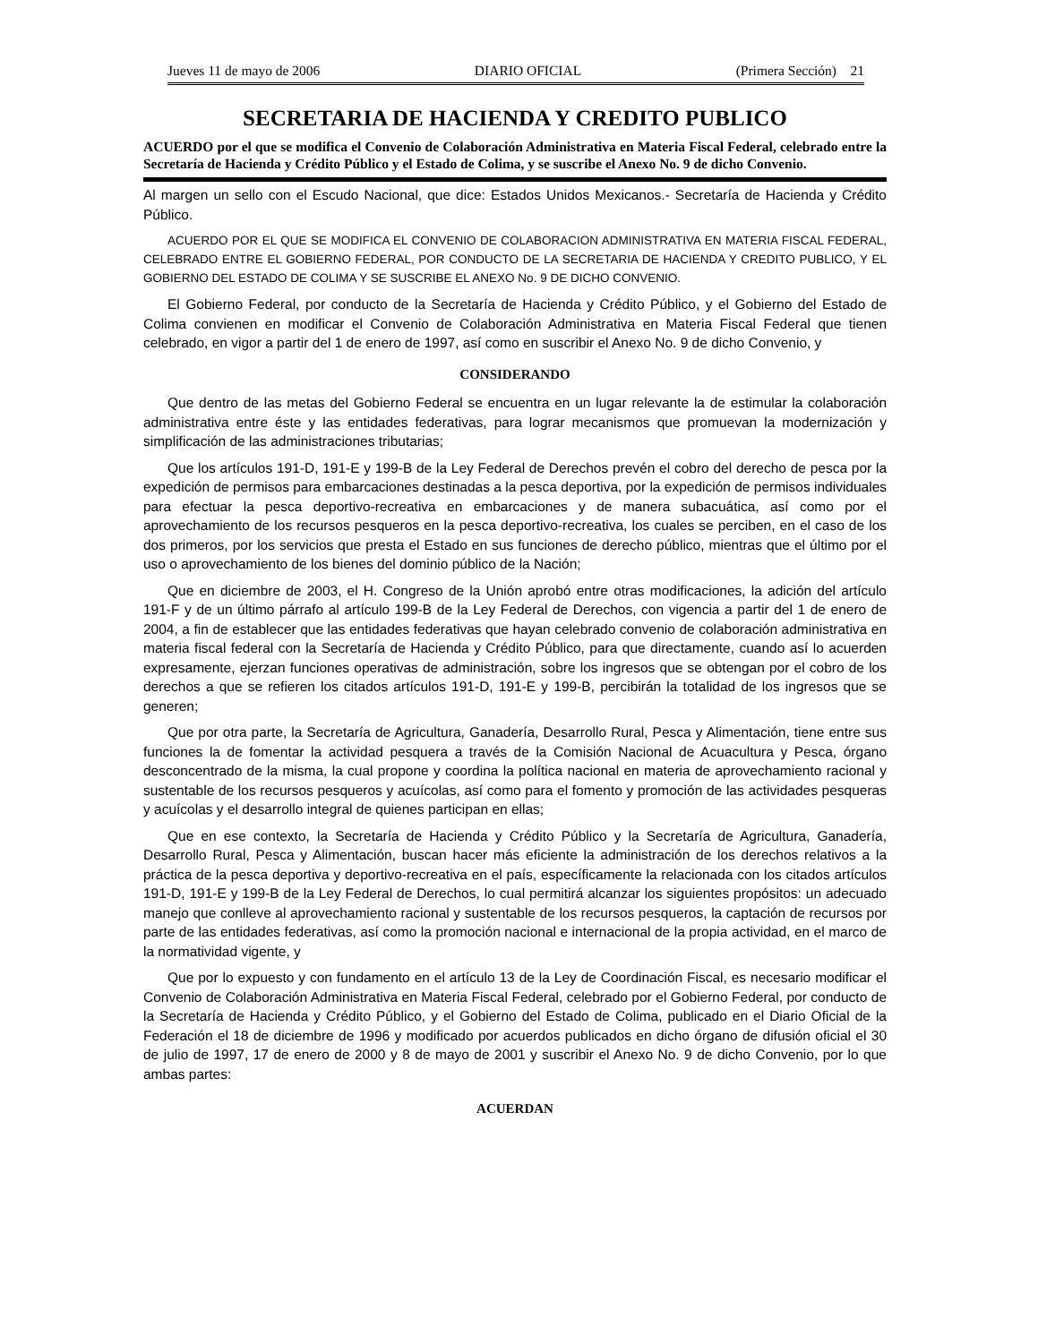Jueves 11 de mayo de 2006 DIARIO OFICIAL (Primera Sección) 21
SECRETARIA DE HACIENDA Y CREDITO PUBLICO
ACUERDO por el que se modifica el Convenio de Colaboración Administrativa en Materia Fiscal Federal, celebrado entre la Secretaría de Hacienda y Crédito Público y el Estado de Colima, y se suscribe el Anexo No. 9 de dicho Convenio.
Al margen un sello con el Escudo Nacional, que dice: Estados Unidos Mexicanos.- Secretaría de Hacienda y Crédito Público.
ACUERDO POR EL QUE SE MODIFICA EL CONVENIO DE COLABORACION ADMINISTRATIVA EN MATERIA FISCAL FEDERAL, CELEBRADO ENTRE EL GOBIERNO FEDERAL, POR CONDUCTO DE LA SECRETARIA DE HACIENDA Y CREDITO PUBLICO, Y EL GOBIERNO DEL ESTADO DE COLIMA Y SE SUSCRIBE EL ANEXO No. 9 DE DICHO CONVENIO.
El Gobierno Federal, por conducto de la Secretaría de Hacienda y Crédito Público, y el Gobierno del Estado de Colima convienen en modificar el Convenio de Colaboración Administrativa en Materia Fiscal Federal que tienen celebrado, en vigor a partir del 1 de enero de 1997, así como en suscribir el Anexo No. 9 de dicho Convenio, y
CONSIDERANDO
Que dentro de las metas del Gobierno Federal se encuentra en un lugar relevante la de estimular la colaboración administrativa entre éste y las entidades federativas, para lograr mecanismos que promuevan la modernización y simplificación de las administraciones tributarias;
Que los artículos 191-D, 191-E y 199-B de la Ley Federal de Derechos prevén el cobro del derecho de pesca por la expedición de permisos para embarcaciones destinadas a la pesca deportiva, por la expedición de permisos individuales para efectuar la pesca deportivo-recreativa en embarcaciones y de manera subacuática, así como por el aprovechamiento de los recursos pesqueros en la pesca deportivo-recreativa, los cuales se perciben, en el caso de los dos primeros, por los servicios que presta el Estado en sus funciones de derecho público, mientras que el último por el uso o aprovechamiento de los bienes del dominio público de la Nación;
Que en diciembre de 2003, el H. Congreso de la Unión aprobó entre otras modificaciones, la adición del artículo 191-F y de un último párrafo al artículo 199-B de la Ley Federal de Derechos, con vigencia a partir del 1 de enero de 2004, a fin de establecer que las entidades federativas que hayan celebrado convenio de colaboración administrativa en materia fiscal federal con la Secretaría de Hacienda y Crédito Público, para que directamente, cuando así lo acuerden expresamente, ejerzan funciones operativas de administración, sobre los ingresos que se obtengan por el cobro de los derechos a que se refieren los citados artículos 191-D, 191-E y 199-B, percibirán la totalidad de los ingresos que se generen;
Que por otra parte, la Secretaría de Agricultura, Ganadería, Desarrollo Rural, Pesca y Alimentación, tiene entre sus funciones la de fomentar la actividad pesquera a través de la Comisión Nacional de Acuacultura y Pesca, órgano desconcentrado de la misma, la cual propone y coordina la política nacional en materia de aprovechamiento racional y sustentable de los recursos pesqueros y acuícolas, así como para el fomento y promoción de las actividades pesqueras y acuícolas y el desarrollo integral de quienes participan en ellas;
Que en ese contexto, la Secretaría de Hacienda y Crédito Público y la Secretaría de Agricultura, Ganadería, Desarrollo Rural, Pesca y Alimentación, buscan hacer más eficiente la administración de los derechos relativos a la práctica de la pesca deportiva y deportivo-recreativa en el país, específicamente la relacionada con los citados artículos 191-D, 191-E y 199-B de la Ley Federal de Derechos, lo cual permitirá alcanzar los siguientes propósitos: un adecuado manejo que conlleve al aprovechamiento racional y sustentable de los recursos pesqueros, la captación de recursos por parte de las entidades federativas, así como la promoción nacional e internacional de la propia actividad, en el marco de la normatividad vigente, y
Que por lo expuesto y con fundamento en el artículo 13 de la Ley de Coordinación Fiscal, es necesario modificar el Convenio de Colaboración Administrativa en Materia Fiscal Federal, celebrado por el Gobierno Federal, por conducto de la Secretaría de Hacienda y Crédito Público, y el Gobierno del Estado de Colima, publicado en el Diario Oficial de la Federación el 18 de diciembre de 1996 y modificado por acuerdos publicados en dicho órgano de difusión oficial el 30 de julio de 1997, 17 de enero de 2000 y 8 de mayo de 2001 y suscribir el Anexo No. 9 de dicho Convenio, por lo que ambas partes:
ACUERDAN